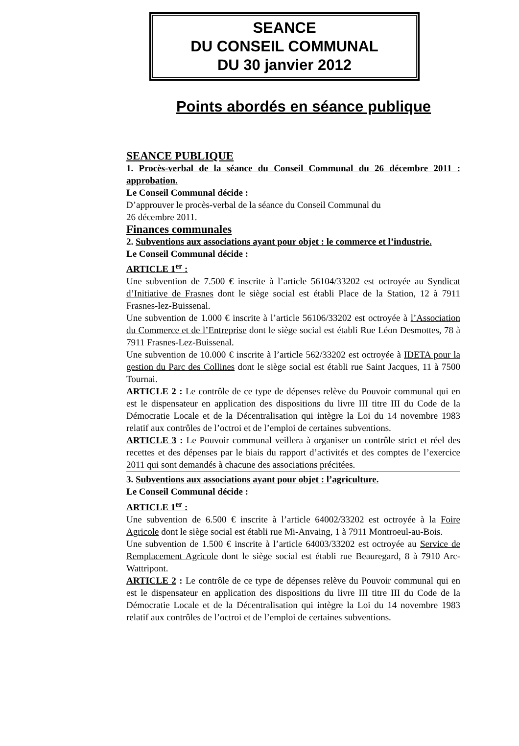SEANCE
DU CONSEIL COMMUNAL
DU 30 janvier 2012
Points abordés en séance publique
SEANCE PUBLIQUE
1. Procès-verbal de la séance du Conseil Communal du 26 décembre 2011 : approbation.
Le Conseil Communal décide :
D’approuver le procès-verbal de la séance du Conseil Communal du
26 décembre 2011.
Finances communales
2. Subventions aux associations ayant pour objet : le commerce et l’industrie.
Le Conseil Communal décide :
ARTICLE 1<sup>er</sup> :
Une subvention de 7.500 € inscrite à l’article 56104/33202 est octroyée au Syndicat d’Initiative de Frasnes dont le siège social est établi Place de la Station, 12 à 7911 Frasnes-lez-Buissenal.
Une subvention de 1.000 € inscrite à l’article 56106/33202 est octroyée à l’Association du Commerce et de l’Entreprise dont le siège social est établi Rue Léon Desmottes, 78 à 7911 Frasnes-Lez-Buissenal.
Une subvention de 10.000 € inscrite à l’article 562/33202 est octroyée à IDETA pour la gestion du Parc des Collines dont le siège social est établi rue Saint Jacques, 11 à 7500 Tournai.
ARTICLE 2 : Le contrôle de ce type de dépenses relève du Pouvoir communal qui en est le dispensateur en application des dispositions du livre III titre III du Code de la Démocratie Locale et de la Décentralisation qui intègre la Loi du 14 novembre 1983 relatif aux contrôles de l’octroi et de l’emploi de certaines subventions.
ARTICLE 3 : Le Pouvoir communal veillera à organiser un contrôle strict et réel des recettes et des dépenses par le biais du rapport d’activités et des comptes de l’exercice 2011 qui sont demandés à chacune des associations précitées.
3. Subventions aux associations ayant pour objet : l’agriculture.
Le Conseil Communal décide :
ARTICLE 1<sup>er</sup> :
Une subvention de 6.500 € inscrite à l’article 64002/33202 est octroyée à la Foire Agricole dont le siège social est établi rue Mi-Anvaing, 1 à 7911 Montroeul-au-Bois.
Une subvention de 1.500 € inscrite à l’article 64003/33202 est octroyée au Service de Remplacement Agricole dont le siège social est établi rue Beauregard, 8 à 7910 Arc-Wattripont.
ARTICLE 2 : Le contrôle de ce type de dépenses relève du Pouvoir communal qui en est le dispensateur en application des dispositions du livre III titre III du Code de la Démocratie Locale et de la Décentralisation qui intègre la Loi du 14 novembre 1983 relatif aux contrôles de l’octroi et de l’emploi de certaines subventions.